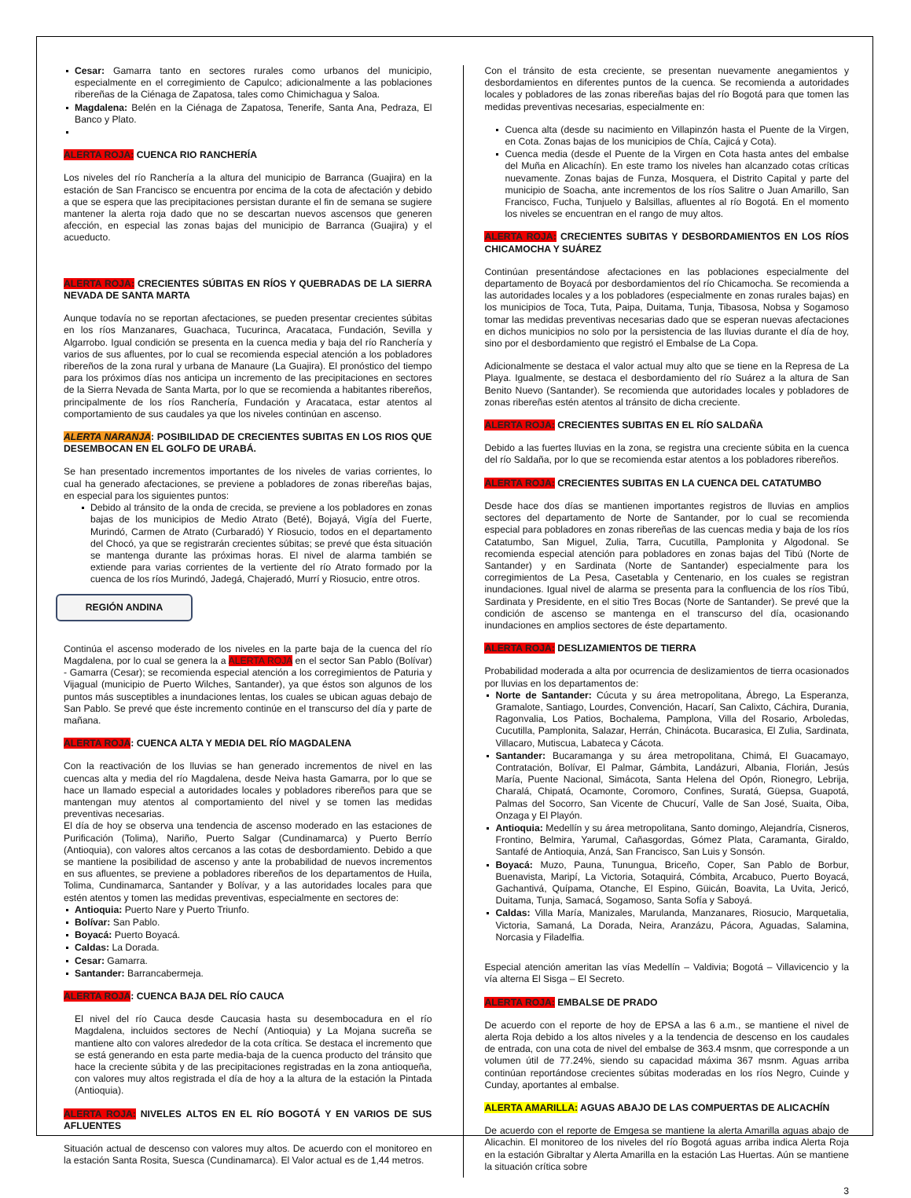Cesar: Gamarra tanto en sectores rurales como urbanos del municipio, especialmente en el corregimiento de Capulco; adicionalmente a las poblaciones ribereñas de la Ciénaga de Zapatosa, tales como Chimichagua y Saloa.
Magdalena: Belén en la Ciénaga de Zapatosa, Tenerife, Santa Ana, Pedraza, El Banco y Plato.
ALERTA ROJA: CUENCA RIO RANCHERÍA
Los niveles del río Ranchería a la altura del municipio de Barranca (Guajira) en la estación de San Francisco se encuentra por encima de la cota de afectación y debido a que se espera que las precipitaciones persistan durante el fin de semana se sugiere mantener la alerta roja dado que no se descartan nuevos ascensos que generen afección, en especial las zonas bajas del municipio de Barranca (Guajira) y el acueducto.
ALERTA ROJA: CRECIENTES SÚBITAS EN RÍOS Y QUEBRADAS DE LA SIERRA NEVADA DE SANTA MARTA
Aunque todavía no se reportan afectaciones, se pueden presentar crecientes súbitas en los ríos Manzanares, Guachaca, Tucurinca, Aracataca, Fundación, Sevilla y Algarrobo. Igual condición se presenta en la cuenca media y baja del río Ranchería y varios de sus afluentes, por lo cual se recomienda especial atención a los pobladores ribereños de la zona rural y urbana de Manaure (La Guajira). El pronóstico del tiempo para los próximos días nos anticipa un incremento de las precipitaciones en sectores de la Sierra Nevada de Santa Marta, por lo que se recomienda a habitantes ribereños, principalmente de los ríos Ranchería, Fundación y Aracataca, estar atentos al comportamiento de sus caudales ya que los niveles continúan en ascenso.
ALERTA NARANJA: POSIBILIDAD DE CRECIENTES SUBITAS EN LOS RIOS QUE DESEMBOCAN EN EL GOLFO DE URABÁ.
Se han presentado incrementos importantes de los niveles de varias corrientes, lo cual ha generado afectaciones, se previene a pobladores de zonas ribereñas bajas, en especial para los siguientes puntos:
Debido al tránsito de la onda de crecida, se previene a los pobladores en zonas bajas de los municipios de Medio Atrato (Beté), Bojayá, Vigía del Fuerte, Murindó, Carmen de Atrato (Curbaradó) Y Riosucio, todos en el departamento del Chocó, ya que se registrarán crecientes súbitas; se prevé que ésta situación se mantenga durante las próximas horas. El nivel de alarma también se extiende para varias corrientes de la vertiente del río Atrato formado por la cuenca de los ríos Murindó, Jadegá, Chajeradó, Murrí y Riosucio, entre otros.
REGIÓN ANDINA
Continúa el ascenso moderado de los niveles en la parte baja de la cuenca del río Magdalena, por lo cual se genera la a ALERTA ROJA en el sector San Pablo (Bolívar) - Gamarra (Cesar); se recomienda especial atención a los corregimientos de Paturia y Vijagual (municipio de Puerto Wilches, Santander), ya que éstos son algunos de los puntos más susceptibles a inundaciones lentas, los cuales se ubican aguas debajo de San Pablo. Se prevé que éste incremento continúe en el transcurso del día y parte de mañana.
ALERTA ROJA: CUENCA ALTA Y MEDIA DEL RÍO MAGDALENA
Con la reactivación de los lluvias se han generado incrementos de nivel en las cuencas alta y media del río Magdalena, desde Neiva hasta Gamarra, por lo que se hace un llamado especial a autoridades locales y pobladores ribereños para que se mantengan muy atentos al comportamiento del nivel y se tomen las medidas preventivas necesarias.
El día de hoy se observa una tendencia de ascenso moderado en las estaciones de Purificación (Tolima), Nariño, Puerto Salgar (Cundinamarca) y Puerto Berrío (Antioquia), con valores altos cercanos a las cotas de desbordamiento. Debido a que se mantiene la posibilidad de ascenso y ante la probabilidad de nuevos incrementos en sus afluentes, se previene a pobladores ribereños de los departamentos de Huila, Tolima, Cundinamarca, Santander y Bolívar, y a las autoridades locales para que estén atentos y tomen las medidas preventivas, especialmente en sectores de:
Antioquia: Puerto Nare y Puerto Triunfo.
Bolívar: San Pablo.
Boyacá: Puerto Boyacá.
Caldas: La Dorada.
Cesar: Gamarra.
Santander: Barrancabermeja.
ALERTA ROJA: CUENCA BAJA DEL RÍO CAUCA
El nivel del río Cauca desde Caucasia hasta su desembocadura en el río Magdalena, incluidos sectores de Nechí (Antioquia) y La Mojana sucreña se mantiene alto con valores alrededor de la cota crítica. Se destaca el incremento que se está generando en esta parte media-baja de la cuenca producto del tránsito que hace la creciente súbita y de las precipitaciones registradas en la zona antioqueña, con valores muy altos registrada el día de hoy a la altura de la estación la Pintada (Antioquia).
ALERTA ROJA: NIVELES ALTOS EN EL RÍO BOGOTÁ Y EN VARIOS DE SUS AFLUENTES
Situación actual de descenso con valores muy altos. De acuerdo con el monitoreo en la estación Santa Rosita, Suesca (Cundinamarca). El Valor actual es de 1,44 metros.
Con el tránsito de esta creciente, se presentan nuevamente anegamientos y desbordamientos en diferentes puntos de la cuenca. Se recomienda a autoridades locales y pobladores de las zonas ribereñas bajas del río Bogotá para que tomen las medidas preventivas necesarias, especialmente en:
Cuenca alta (desde su nacimiento en Villapinzón hasta el Puente de la Virgen, en Cota. Zonas bajas de los municipios de Chía, Cajicá y Cota).
Cuenca media (desde el Puente de la Virgen en Cota hasta antes del embalse del Muña en Alicachín). En este tramo los niveles han alcanzado cotas críticas nuevamente. Zonas bajas de Funza, Mosquera, el Distrito Capital y parte del municipio de Soacha, ante incrementos de los ríos Salitre o Juan Amarillo, San Francisco, Fucha, Tunjuelo y Balsillas, afluentes al río Bogotá. En el momento los niveles se encuentran en el rango de muy altos.
ALERTA ROJA: CRECIENTES SUBITAS Y DESBORDAMIENTOS EN LOS RÍOS CHICAMOCHA Y SUÁREZ
Continúan presentándose afectaciones en las poblaciones especialmente del departamento de Boyacá por desbordamientos del río Chicamocha. Se recomienda a las autoridades locales y a los pobladores (especialmente en zonas rurales bajas) en los municipios de Toca, Tuta, Paipa, Duitama, Tunja, Tibasosa, Nobsa y Sogamoso tomar las medidas preventivas necesarias dado que se esperan nuevas afectaciones en dichos municipios no solo por la persistencia de las lluvias durante el día de hoy, sino por el desbordamiento que registró el Embalse de La Copa.
Adicionalmente se destaca el valor actual muy alto que se tiene en la Represa de La Playa. Igualmente, se destaca el desbordamiento del río Suárez a la altura de San Benito Nuevo (Santander). Se recomienda que autoridades locales y pobladores de zonas ribereñas estén atentos al tránsito de dicha creciente.
ALERTA ROJA: CRECIENTES SUBITAS EN EL RÍO SALDAÑA
Debido a las fuertes lluvias en la zona, se registra una creciente súbita en la cuenca del río Saldaña, por lo que se recomienda estar atentos a los pobladores ribereños.
ALERTA ROJA: CRECIENTES SUBITAS EN LA CUENCA DEL CATATUMBO
Desde hace dos días se mantienen importantes registros de lluvias en amplios sectores del departamento de Norte de Santander, por lo cual se recomienda especial para pobladores en zonas ribereñas de las cuencas media y baja de los ríos Catatumbo, San Miguel, Zulia, Tarra, Cucutilla, Pamplonita y Algodonal. Se recomienda especial atención para pobladores en zonas bajas del Tibú (Norte de Santander) y en Sardinata (Norte de Santander) especialmente para los corregimientos de La Pesa, Casetabla y Centenario, en los cuales se registran inundaciones. Igual nivel de alarma se presenta para la confluencia de los ríos Tibú, Sardinata y Presidente, en el sitio Tres Bocas (Norte de Santander). Se prevé que la condición de ascenso se mantenga en el transcurso del día, ocasionando inundaciones en amplios sectores de éste departamento.
ALERTA ROJA: DESLIZAMIENTOS DE TIERRA
Probabilidad moderada a alta por ocurrencia de deslizamientos de tierra ocasionados por lluvias en los departamentos de:
Norte de Santander: Cúcuta y su área metropolitana, Ábrego, La Esperanza, Gramalote, Santiago, Lourdes, Convención, Hacarí, San Calixto, Cáchira, Durania, Ragonvalia, Los Patios, Bochalema, Pamplona, Villa del Rosario, Arboledas, Cucutilla, Pamplonita, Salazar, Herrán, Chinácota. Bucarasica, El Zulia, Sardinata, Villacaro, Mutiscua, Labateca y Cácota.
Santander: Bucaramanga y su área metropolitana, Chimá, El Guacamayo, Contratación, Bolívar, El Palmar, Gámbita, Landázuri, Albania, Florián, Jesús María, Puente Nacional, Simácota, Santa Helena del Opón, Rionegro, Lebrija, Charalá, Chipatá, Ocamonte, Coromoro, Confines, Suratá, Güepsa, Guapotá, Palmas del Socorro, San Vicente de Chucurí, Valle de San José, Suaita, Oiba, Onzaga y El Playón.
Antioquia: Medellín y su área metropolitana, Santo domingo, Alejandría, Cisneros, Frontino, Belmira, Yarumal, Cañasgordas, Gómez Plata, Caramanta, Giraldo, Santafé de Antioquia, Anzá, San Francisco, San Luis y Sonsón.
Boyacá: Muzo, Pauna, Tunungua, Briceño, Coper, San Pablo de Borbur, Buenavista, Maripí, La Victoria, Sotaquirá, Cómbita, Arcabuco, Puerto Boyacá, Gachantivá, Quípama, Otanche, El Espino, Güicán, Boavita, La Uvita, Jericó, Duitama, Tunja, Samacá, Sogamoso, Santa Sofía y Saboyá.
Caldas: Villa María, Manizales, Marulanda, Manzanares, Riosucio, Marquetalia, Victoria, Samaná, La Dorada, Neira, Aranzázu, Pácora, Aguadas, Salamina, Norcasia y Filadelfia.
Especial atención ameritan las vías Medellín – Valdivia; Bogotá – Villavicencio y la vía alterna El Sisga – El Secreto.
ALERTA ROJA: EMBALSE DE PRADO
De acuerdo con el reporte de hoy de EPSA a las 6 a.m., se mantiene el nivel de alerta Roja debido a los altos niveles y a la tendencia de descenso en los caudales de entrada, con una cota de nivel del embalse de 363.4 msnm, que corresponde a un volumen útil de 77.24%, siendo su capacidad máxima 367 msnm. Aguas arriba continúan reportándose crecientes súbitas moderadas en los ríos Negro, Cuinde y Cunday, aportantes al embalse.
ALERTA AMARILLA: AGUAS ABAJO DE LAS COMPUERTAS DE ALICACHÍN
De acuerdo con el reporte de Emgesa se mantiene la alerta Amarilla aguas abajo de Alicachin. El monitoreo de los niveles del río Bogotá aguas arriba indica Alerta Roja en la estación Gibraltar y Alerta Amarilla en la estación Las Huertas. Aún se mantiene la situación crítica sobre
3